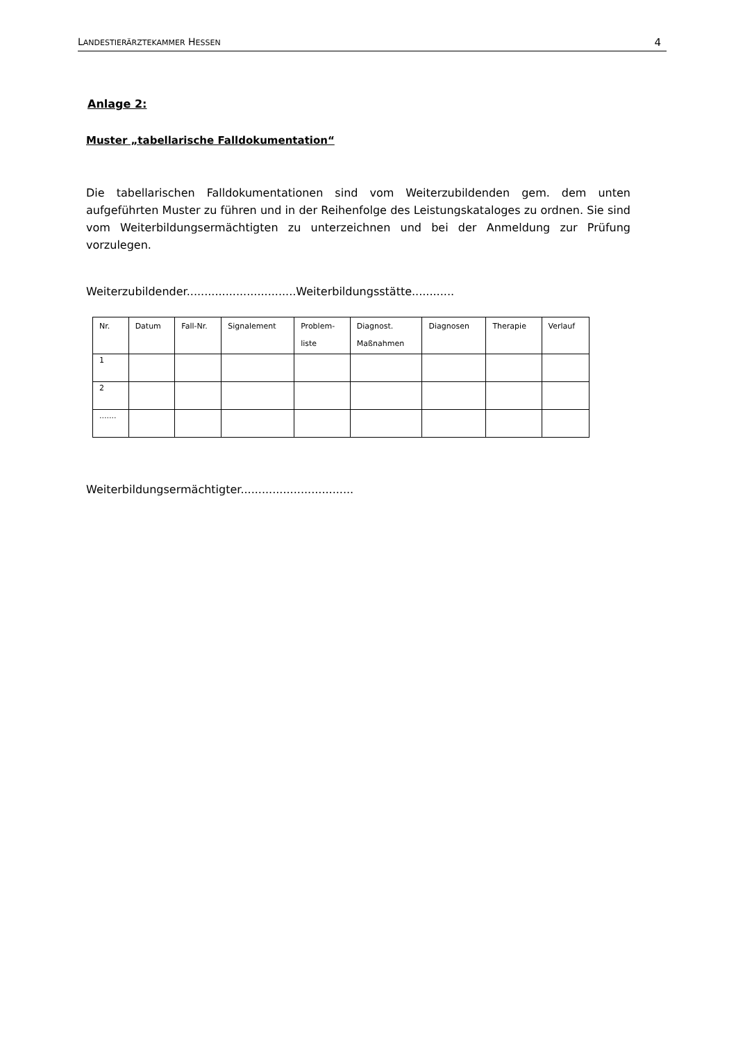LANDESTIERÄRZTEKAMMER HESSEN 4
Anlage 2:
Muster „tabellarische Falldokumentation“
Die tabellarischen Falldokumentationen sind vom Weiterzubildenden gem. dem unten aufgeführten Muster zu führen und in der Reihenfolge des Leistungskataloges zu ordnen. Sie sind vom Weiterbildungsermächtigten zu unterzeichnen und bei der Anmeldung zur Prüfung vorzulegen.
Weiterzubildender...............................Weiterbildungsstätte............
| Nr. | Datum | Fall-Nr. | Signalement | Problem- liste | Diagnost. Maßnahmen | Diagnosen | Therapie | Verlauf |
| --- | --- | --- | --- | --- | --- | --- | --- | --- |
| 1 | | | | | | | | |
| 2 | | | | | | | | |
| ....... | | | | | | | | |
Weiterbildungsermächtigter................................